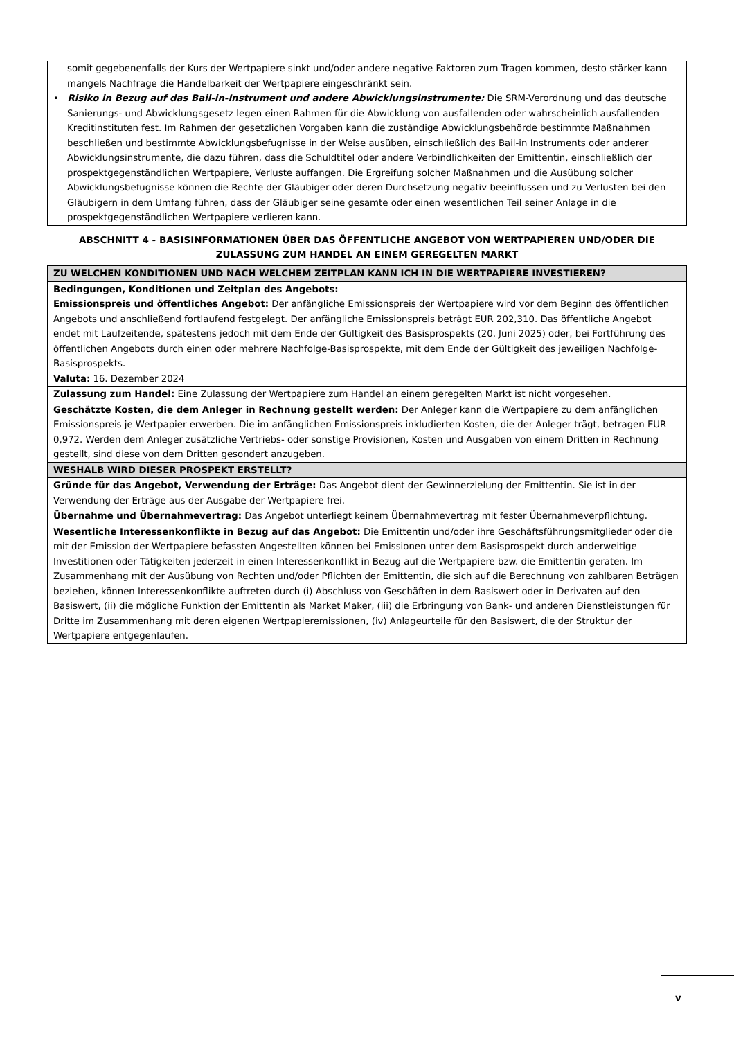somit gegebenenfalls der Kurs der Wertpapiere sinkt und/oder andere negative Faktoren zum Tragen kommen, desto stärker kann mangels Nachfrage die Handelbarkeit der Wertpapiere eingeschränkt sein.
• Risiko in Bezug auf das Bail-in-Instrument und andere Abwicklungsinstrumente: Die SRM-Verordnung und das deutsche Sanierungs- und Abwicklungsgesetz legen einen Rahmen für die Abwicklung von ausfallenden oder wahrscheinlich ausfallenden Kreditinstituten fest. Im Rahmen der gesetzlichen Vorgaben kann die zuständige Abwicklungsbehörde bestimmte Maßnahmen beschließen und bestimmte Abwicklungsbefugnisse in der Weise ausüben, einschließlich des Bail-in Instruments oder anderer Abwicklungsinstrumente, die dazu führen, dass die Schuldtitel oder andere Verbindlichkeiten der Emittentin, einschließlich der prospektgegenständlichen Wertpapiere, Verluste auffangen. Die Ergreifung solcher Maßnahmen und die Ausübung solcher Abwicklungsbefugnisse können die Rechte der Gläubiger oder deren Durchsetzung negativ beeinflussen und zu Verlusten bei den Gläubigern in dem Umfang führen, dass der Gläubiger seine gesamte oder einen wesentlichen Teil seiner Anlage in die prospektgegenständlichen Wertpapiere verlieren kann.
ABSCHNITT 4 - BASISINFORMATIONEN ÜBER DAS ÖFFENTLICHE ANGEBOT VON WERTPAPIEREN UND/ODER DIE ZULASSUNG ZUM HANDEL AN EINEM GEREGELTEN MARKT
| ZU WELCHEN KONDITIONEN UND NACH WELCHEM ZEITPLAN KANN ICH IN DIE WERTPAPIERE INVESTIEREN? |
| Bedingungen, Konditionen und Zeitplan des Angebots: Emissionspreis und öffentliches Angebot: Der anfängliche Emissionspreis der Wertpapiere wird vor dem Beginn des öffentlichen Angebots und anschließend fortlaufend festgelegt. Der anfängliche Emissionspreis beträgt EUR 202,310. Das öffentliche Angebot endet mit Laufzeitende, spätestens jedoch mit dem Ende der Gültigkeit des Basisprospekts (20. Juni 2025) oder, bei Fortführung des öffentlichen Angebots durch einen oder mehrere Nachfolge-Basisprospekte, mit dem Ende der Gültigkeit des jeweiligen Nachfolge-Basisprospekts. Valuta: 16. Dezember 2024 |
| Zulassung zum Handel: Eine Zulassung der Wertpapiere zum Handel an einem geregelten Markt ist nicht vorgesehen. |
| Geschätzte Kosten, die dem Anleger in Rechnung gestellt werden: Der Anleger kann die Wertpapiere zu dem anfänglichen Emissionspreis je Wertpapier erwerben. Die im anfänglichen Emissionspreis inkludierten Kosten, die der Anleger trägt, betragen EUR 0,972. Werden dem Anleger zusätzliche Vertriebs- oder sonstige Provisionen, Kosten und Ausgaben von einem Dritten in Rechnung gestellt, sind diese von dem Dritten gesondert anzugeben. |
| WESHALB WIRD DIESER PROSPEKT ERSTELLT? |
| Gründe für das Angebot, Verwendung der Erträge: Das Angebot dient der Gewinnerzielung der Emittentin. Sie ist in der Verwendung der Erträge aus der Ausgabe der Wertpapiere frei. |
| Übernahme und Übernahmevertrag: Das Angebot unterliegt keinem Übernahmevertrag mit fester Übernahmeverpflichtung. |
| Wesentliche Interessenkonflikte in Bezug auf das Angebot: Die Emittentin und/oder ihre Geschäftsführungsmitglieder oder die mit der Emission der Wertpapiere befassten Angestellten können bei Emissionen unter dem Basisprospekt durch anderweitige Investitionen oder Tätigkeiten jederzeit in einen Interessenkonflikt in Bezug auf die Wertpapiere bzw. die Emittentin geraten. Im Zusammenhang mit der Ausübung von Rechten und/oder Pflichten der Emittentin, die sich auf die Berechnung von zahlbaren Beträgen beziehen, können Interessenkonflikte auftreten durch (i) Abschluss von Geschäften in dem Basiswert oder in Derivaten auf den Basiswert, (ii) die mögliche Funktion der Emittentin als Market Maker, (iii) die Erbringung von Bank- und anderen Dienstleistungen für Dritte im Zusammenhang mit deren eigenen Wertpapieremissionen, (iv) Anlageurteile für den Basiswert, die der Struktur der Wertpapiere entgegenlaufen. |
v